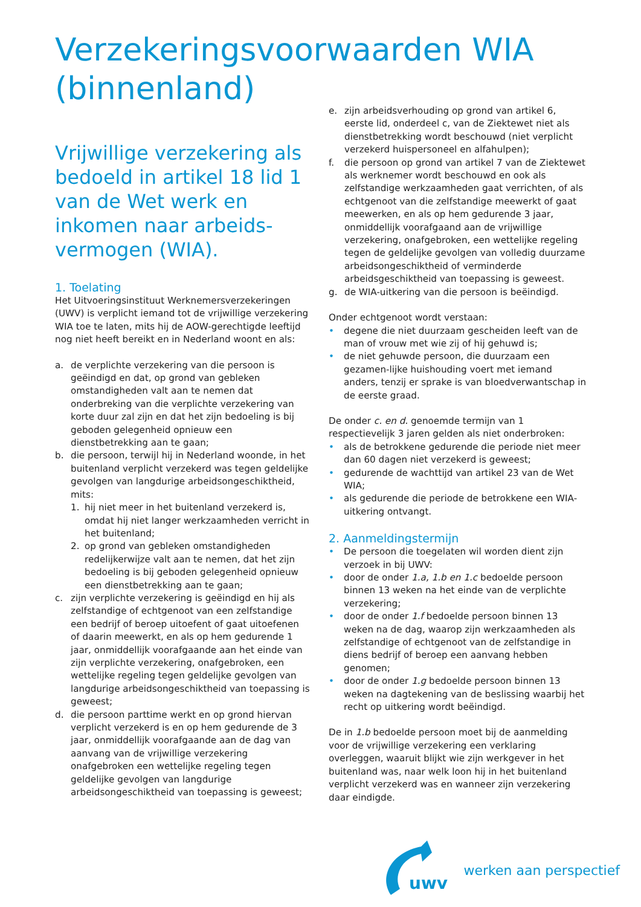Verzekeringsvoorwaarden WIA
(binnenland)
Vrijwillige verzekering als bedoeld in artikel 18 lid 1 van de Wet werk en inkomen naar arbeids-vermogen (WIA).
1. Toelating
Het Uitvoeringsinstituut Werknemersverzekeringen (UWV) is verplicht iemand tot de vrijwillige verzekering WIA toe te laten, mits hij de AOW-gerechtigde leeftijd nog niet heeft bereikt en in Nederland woont en als:
a. de verplichte verzekering van die persoon is geëindigd en dat, op grond van gebleken omstandigheden valt aan te nemen dat onderbreking van die verplichte verzekering van korte duur zal zijn en dat het zijn bedoeling is bij geboden gelegenheid opnieuw een dienstbetrekking aan te gaan;
b. die persoon, terwijl hij in Nederland woonde, in het buitenland verplicht verzekerd was tegen geldelijke gevolgen van langdurige arbeidsongeschiktheid, mits:
1. hij niet meer in het buitenland verzekerd is, omdat hij niet langer werkzaamheden verricht in het buitenland;
2. op grond van gebleken omstandigheden redelijkerwijze valt aan te nemen, dat het zijn bedoeling is bij geboden gelegenheid opnieuw een dienstbetrekking aan te gaan;
c. zijn verplichte verzekering is geëindigd en hij als zelfstandige of echtgenoot van een zelfstandige een bedrijf of beroep uitoefent of gaat uitoefenen of daarin meewerkt, en als op hem gedurende 1 jaar, onmiddellijk voorafgaande aan het einde van zijn verplichte verzekering, onafgebroken, een wettelijke regeling tegen geldelijke gevolgen van langdurige arbeidsongeschiktheid van toepassing is geweest;
d. die persoon parttime werkt en op grond hiervan verplicht verzekerd is en op hem gedurende de 3 jaar, onmiddellijk voorafgaande aan de dag van aanvang van de vrijwillige verzekering onafgebroken een wettelijke regeling tegen geldelijke gevolgen van langdurige arbeidsongeschiktheid van toepassing is geweest;
e. zijn arbeidsverhouding op grond van artikel 6, eerste lid, onderdeel c, van de Ziektewet niet als dienstbetrekking wordt beschouwd (niet verplicht verzekerd huispersoneel en alfahulpen);
f. die persoon op grond van artikel 7 van de Ziektewet als werknemer wordt beschouwd en ook als zelfstandige werkzaamheden gaat verrichten, of als echtgenoot van die zelfstandige meewerkt of gaat meewerken, en als op hem gedurende 3 jaar, onmiddellijk voorafgaand aan de vrijwillige verzekering, onafgebroken, een wettelijke regeling tegen de geldelijke gevolgen van volledig duurzame arbeidsongeschiktheid of verminderde arbeidsgeschiktheid van toepassing is geweest.
g. de WIA-uitkering van die persoon is beëindigd.
Onder echtgenoot wordt verstaan:
• degene die niet duurzaam gescheiden leeft van de man of vrouw met wie zij of hij gehuwd is;
• de niet gehuwde persoon, die duurzaam een gezamen-lijke huishouding voert met iemand anders, tenzij er sprake is van bloedverwantschap in de eerste graad.
De onder c. en d. genoemde termijn van 1 respectievelijk 3 jaren gelden als niet onderbroken:
• als de betrokkene gedurende die periode niet meer dan 60 dagen niet verzekerd is geweest;
• gedurende de wachttijd van artikel 23 van de Wet WIA;
• als gedurende die periode de betrokkene een WIA-uitkering ontvangt.
2. Aanmeldingstermijn
• De persoon die toegelaten wil worden dient zijn verzoek in bij UWV:
• door de onder 1.a, 1.b en 1.c bedoelde persoon binnen 13 weken na het einde van de verplichte verzekering;
• door de onder 1.f bedoelde persoon binnen 13 weken na de dag, waarop zijn werkzaamheden als zelfstandige of echtgenoot van de zelfstandige in diens bedrijf of beroep een aanvang hebben genomen;
• door de onder 1.g bedoelde persoon binnen 13 weken na dagtekening van de beslissing waarbij het recht op uitkering wordt beëindigd.
De in 1.b bedoelde persoon moet bij de aanmelding voor de vrijwillige verzekering een verklaring overleggen, waaruit blijkt wie zijn werkgever in het buitenland was, naar welk loon hij in het buitenland verplicht verzekerd was en wanneer zijn verzekering daar eindigde.
uwv
werken aan perspectief